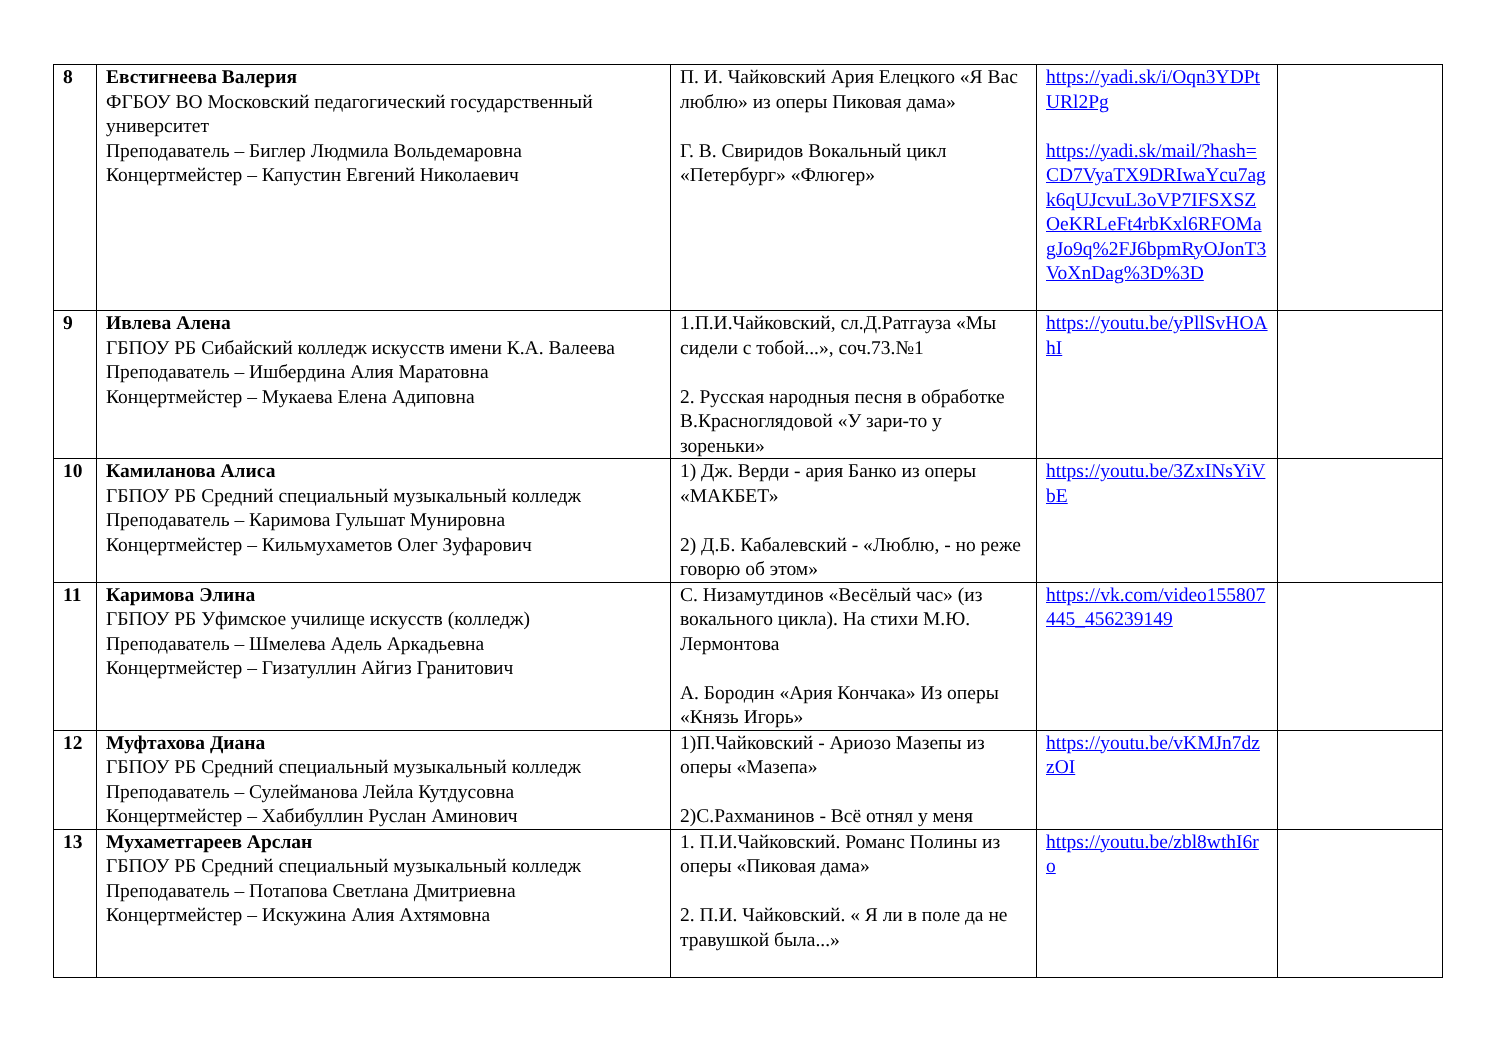| 8 | Евстигнеева Валерия ФГБОУ ВО Московский педагогический государственный университет Преподаватель – Биглер Людмила Вольдемаровна Концертмейстер – Капустин Евгений Николаевич | П. И. Чайковский Ария Елецкого «Я Вас люблю» из оперы Пиковая дама» Г. В. Свиридов Вокальный цикл «Петербург» «Флюгер» | https://yadi.sk/i/Oqn3YDPtURl2Pg https://yadi.sk/mail/?hash=CD7VyaTX9DRIwaYcu7agk6qUJcvuL3oVP7IFSXSZOeKRLeFt4rbKxl6RFOMagJo9q%2FJ6bpmRyOJonT3VoXnDag%3D%3D | |
| 9 | Ивлева Алена ГБПОУ РБ Сибайский колледж искусств имени К.А. Валеева Преподаватель – Ишбердина Алия Маратовна Концертмейстер – Мукаева Елена Адиповна | 1.П.И.Чайковский, сл.Д.Ратгауза «Мы сидели с тобой...», соч.73.№1 2. Русская народныя песня в обработке В.Красноглядовой «У зари-то у зореньки» | https://youtu.be/yPllSvHOAhI | |
| 10 | Камиланова Алиса ГБПОУ РБ Средний специальный музыкальный колледж Преподаватель – Каримова Гульшат Мунировна Концертмейстер – Кильмухаметов Олег Зуфарович | 1) Дж. Верди - ария Банко из оперы «МАКБЕТ» 2) Д.Б. Кабалевский - «Люблю, - но реже говорю об этом» | https://youtu.be/3ZxINsYiVbE | |
| 11 | Каримова Элина ГБПОУ РБ Уфимское училище искусств (колледж) Преподаватель – Шмелева Адель Аркадьевна Концертмейстер – Гизатуллин Айгиз Гранитович | С. Низамутдинов «Весёлый час» (из вокального цикла). На стихи М.Ю. Лермонтова А. Бородин «Ария Кончака» Из оперы «Князь Игорь» | https://vk.com/video155807445_456239149 | |
| 12 | Муфтахова Диана ГБПОУ РБ Средний специальный музыкальный колледж Преподаватель – Сулейманова Лейла Кутдусовна Концертмейстер – Хабибуллин Руслан Аминович | 1)П.Чайковский - Ариозо Мазепы из оперы «Мазепа» 2)С.Рахманинов - Всё отнял у меня | https://youtu.be/vKMJn7dzzOI | |
| 13 | Мухаметгареев Арслан ГБПОУ РБ Средний специальный музыкальный колледж Преподаватель – Потапова Светлана Дмитриевна Концертмейстер – Искужина Алия Ахтямовна | 1. П.И.Чайковский. Романс Полины из оперы «Пиковая дама» 2. П.И. Чайковский. « Я ли в поле да не травушкой была...» | https://youtu.be/zbl8wthI6ro | |